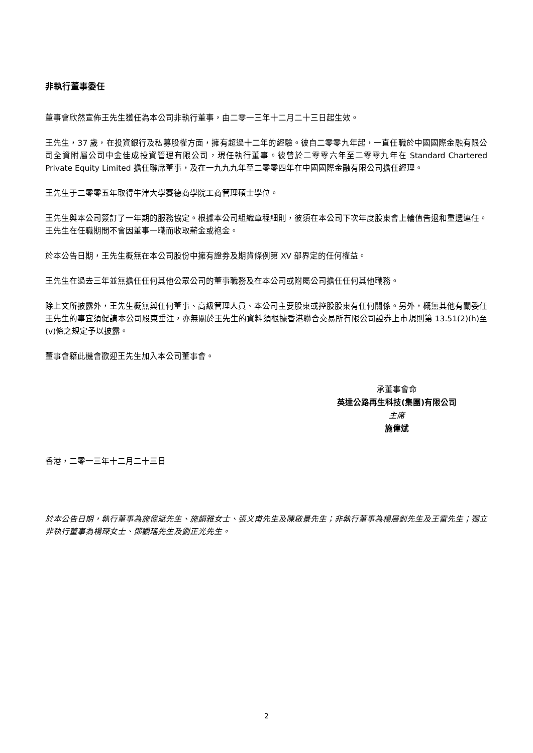非執行董事委任
董事會欣然宣佈王先生獲任為本公司非執行董事，由二零一三年十二月二十三日起生效。
王先生，37 歲，在投資銀行及私募股權方面，擁有超過十二年的經驗。彼自二零零九年起，一直任職於中國國際金融有限公司全資附屬公司中金佳成投資管理有限公司，現任執行董事。彼曾於二零零六年至二零零九年在 Standard Chartered Private Equity Limited 擔任聯席董事，及在一九九九年至二零零四年在中國國際金融有限公司擔任經理。
王先生于二零零五年取得牛津大學賽德商學院工商管理碩士學位。
王先生與本公司簽訂了一年期的服務協定。根據本公司組織章程細則，彼須在本公司下次年度股東會上輪值告退和重選連任。王先生在任職期間不會因董事一職而收取薪金或袍金。
於本公告日期，王先生概無在本公司股份中擁有證券及期貨條例第 XV 部界定的任何權益。
王先生在過去三年並無擔任任何其他公眾公司的董事職務及在本公司或附屬公司擔任任何其他職務。
除上文所披露外，王先生概無與任何董事、高級管理人員、本公司主要股東或控股股東有任何關係。另外，概無其他有關委任王先生的事宜須促請本公司股東垂注，亦無關於王先生的資料須根據香港聯合交易所有限公司證券上市規則第 13.51(2)(h)至(v)條之規定予以披露。
董事會籍此機會歡迎王先生加入本公司董事會。
承董事會命
英達公路再生科技(集團)有限公司
主席
施偉斌
香港，二零一三年十二月二十三日
於本公告日期，執行董事為施偉斌先生、施韻雅女士、張义甫先生及陳啟景先生；非執行董事為楊展釗先生及王雷先生；獨立非執行董事為楊琛女士、鄧觀瑤先生及劉正光先生。
2